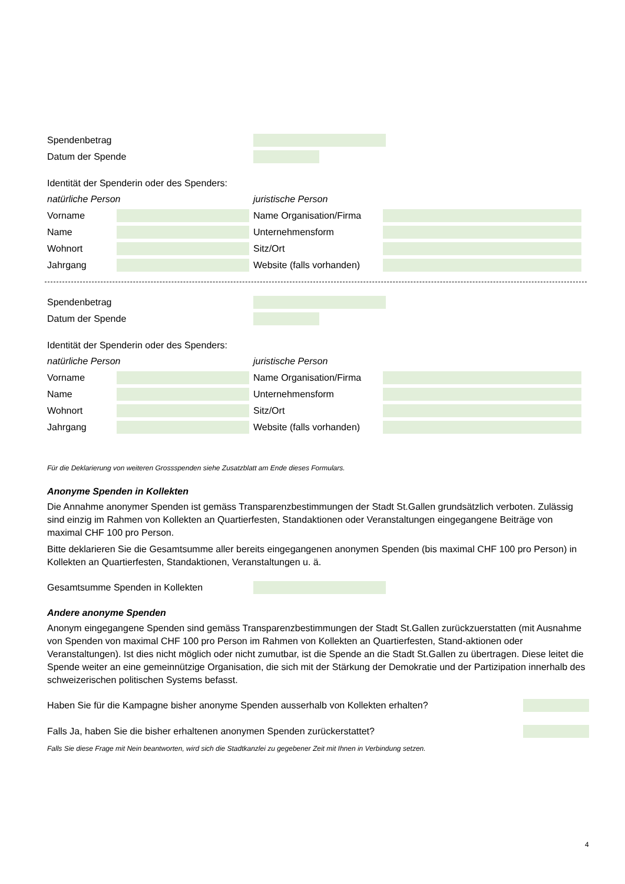Spendenbetrag
Datum der Spende
Identität der Spenderin oder des Spenders:
natürliche Person
Vorname
Name
Wohnort
Jahrgang
juristische Person
Name Organisation/Firma
Unternehmensform
Sitz/Ort
Website (falls vorhanden)
Spendenbetrag
Datum der Spende
Identität der Spenderin oder des Spenders:
natürliche Person
Vorname
Name
Wohnort
Jahrgang
juristische Person
Name Organisation/Firma
Unternehmensform
Sitz/Ort
Website (falls vorhanden)
Für die Deklarierung von weiteren Grossspenden siehe Zusatzblatt am Ende dieses Formulars.
Anonyme Spenden in Kollekten
Die Annahme anonymer Spenden ist gemäss Transparenzbestimmungen der Stadt St.Gallen grundsätzlich verboten. Zulässig sind einzig im Rahmen von Kollekten an Quartierfesten, Standaktionen oder Veranstaltungen eingegangene Beiträge von maximal CHF 100 pro Person.
Bitte deklarieren Sie die Gesamtsumme aller bereits eingegangenen anonymen Spenden (bis maximal CHF 100 pro Person) in Kollekten an Quartierfesten, Standaktionen, Veranstaltungen u. ä.
Gesamtsumme Spenden in Kollekten
Andere anonyme Spenden
Anonym eingegangene Spenden sind gemäss Transparenzbestimmungen der Stadt St.Gallen zurückzuerstatten (mit Ausnahme von Spenden von maximal CHF 100 pro Person im Rahmen von Kollekten an Quartierfesten, Stand-aktionen oder Veranstaltungen). Ist dies nicht möglich oder nicht zumutbar, ist die Spende an die Stadt St.Gallen zu übertragen. Diese leitet die Spende weiter an eine gemeinnützige Organisation, die sich mit der Stärkung der Demokratie und der Partizipation innerhalb des schweizerischen politischen Systems befasst.
Haben Sie für die Kampagne bisher anonyme Spenden ausserhalb von Kollekten erhalten?
Falls Ja, haben Sie die bisher erhaltenen anonymen Spenden zurückerstattet?
Falls Sie diese Frage mit Nein beantworten, wird sich die Stadtkanzlei zu gegebener Zeit mit Ihnen in Verbindung setzen.
4